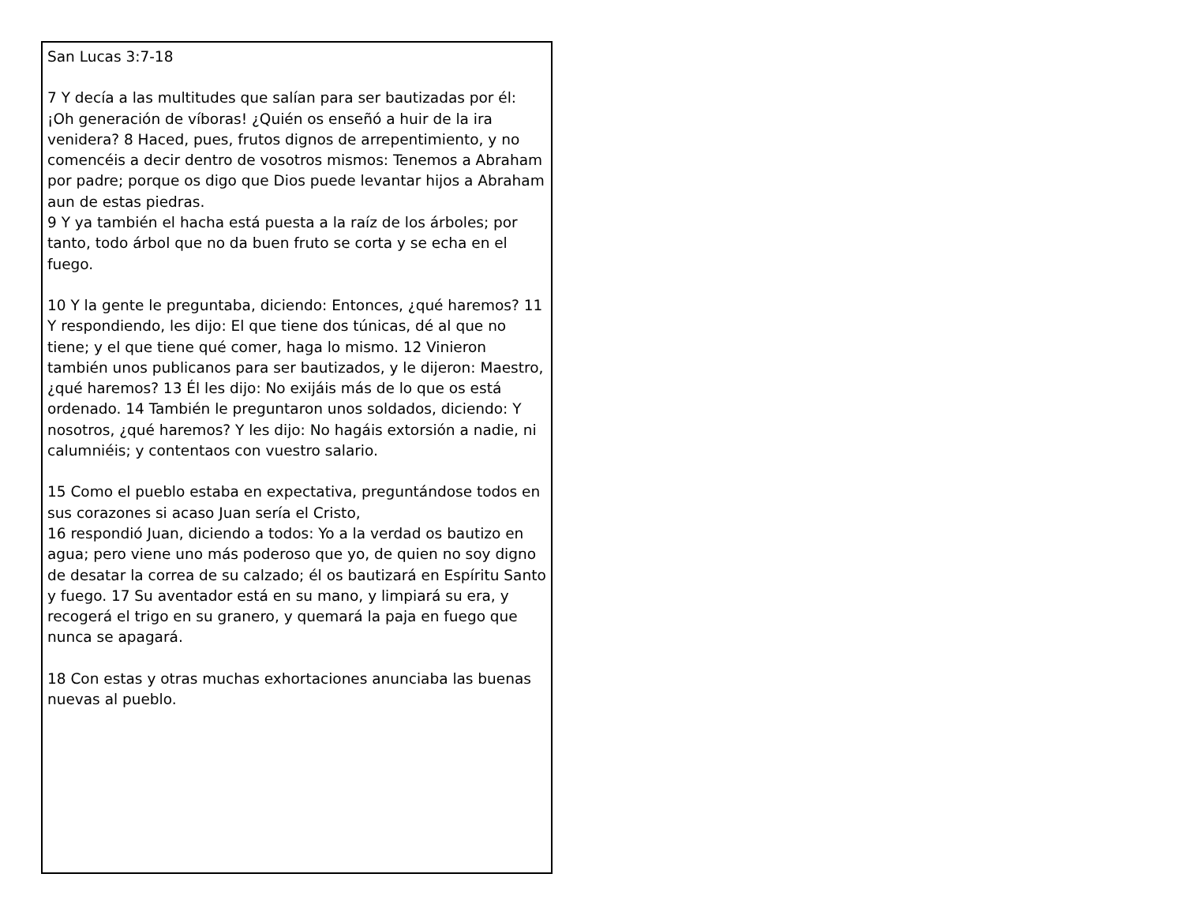San Lucas 3:7-18
7 Y decía a las multitudes que salían para ser bautizadas por él: ¡Oh generación de víboras! ¿Quién os enseñó a huir de la ira venidera? 8 Haced, pues, frutos dignos de arrepentimiento, y no comencéis a decir dentro de vosotros mismos: Tenemos a Abraham por padre; porque os digo que Dios puede levantar hijos a Abraham aun de estas piedras.
9 Y ya también el hacha está puesta a la raíz de los árboles; por tanto, todo árbol que no da buen fruto se corta y se echa en el fuego.
10 Y la gente le preguntaba, diciendo: Entonces, ¿qué haremos? 11 Y respondiendo, les dijo: El que tiene dos túnicas, dé al que no tiene; y el que tiene qué comer, haga lo mismo. 12 Vinieron también unos publicanos para ser bautizados, y le dijeron: Maestro, ¿qué haremos? 13 Él les dijo: No exijáis más de lo que os está ordenado. 14 También le preguntaron unos soldados, diciendo: Y nosotros, ¿qué haremos? Y les dijo: No hagáis extorsión a nadie, ni calumniéis; y contentaos con vuestro salario.
15 Como el pueblo estaba en expectativa, preguntándose todos en sus corazones si acaso Juan sería el Cristo,
16 respondió Juan, diciendo a todos: Yo a la verdad os bautizo en agua; pero viene uno más poderoso que yo, de quien no soy digno de desatar la correa de su calzado; él os bautizará en Espíritu Santo y fuego. 17 Su aventador está en su mano, y limpiará su era, y recogerá el trigo en su granero, y quemará la paja en fuego que nunca se apagará.
18 Con estas y otras muchas exhortaciones anunciaba las buenas nuevas al pueblo.